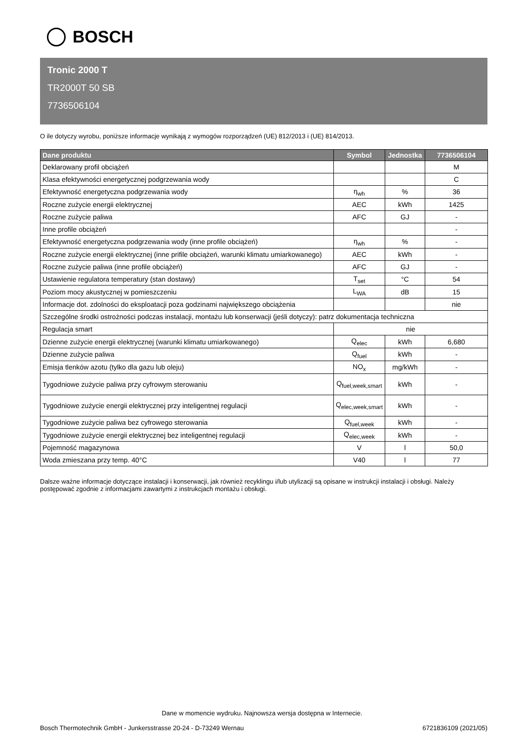BOSCH
Tronic 2000 T
TR2000T 50 SB
7736506104
O ile dotyczy wyrobu, poniższe informacje wynikają z wymogów rozporządzeń (UE) 812/2013 i (UE) 814/2013.
| Dane produktu | Symbol | Jednostka | 7736506104 |
| --- | --- | --- | --- |
| Deklarowany profil obciążeń | | | M |
| Klasa efektywności energetycznej podgrzewania wody | | | C |
| Efektywność energetyczna podgrzewania wody | η<sub>wh</sub> | % | 36 |
| Roczne zużycie energii elektrycznej | AEC | kWh | 1425 |
| Roczne zużycie paliwa | AFC | GJ | - |
| Inne profile obciążeń | | | - |
| Efektywność energetyczna podgrzewania wody (inne profile obciążeń) | η<sub>wh</sub> | % | - |
| Roczne zużycie energii elektrycznej (inne prifile obciążeń, warunki klimatu umiarkowanego) | AEC | kWh | - |
| Roczne zużycie paliwa (inne profile obciążeń) | AFC | GJ | - |
| Ustawienie regulatora temperatury (stan dostawy) | T<sub>set</sub> | °C | 54 |
| Poziom mocy akustycznej w pomieszczeniu | L<sub>WA</sub> | dB | 15 |
| Informacje dot. zdolności do eksploatacji poza godzinami największego obciążenia | | | nie |
| Szczególne środki ostrożności podczas instalacji, montażu lub konserwacji (jeśli dotyczy): patrz dokumentacja techniczna | | | |
| Regulacja smart | nie | | |
| Dzienne zużycie energii elektrycznej (warunki klimatu umiarkowanego) | Q<sub>elec</sub> | kWh | 6,680 |
| Dzienne zużycie paliwa | Q<sub>fuel</sub> | kWh | - |
| Emisja tlenków azotu (tylko dla gazu lub oleju) | NO<sub>x</sub> | mg/kWh | - |
| Tygodniowe zużycie paliwa przy cyfrowym sterowaniu | Q<sub>fuel,week,smart</sub> | kWh | - |
| Tygodniowe zużycie energii elektrycznej przy inteligentnej regulacji | Q<sub>elec,week,smart</sub> | kWh | - |
| Tygodniowe zużycie paliwa bez cyfrowego sterowania | Q<sub>fuel,week</sub> | kWh | - |
| Tygodniowe zużycie energii elektrycznej bez inteligentnej regulacji | Q<sub>elec,week</sub> | kWh | - |
| Pojemność magazynowa | V | l | 50,0 |
| Woda zmieszana przy temp. 40°C | V40 | l | 77 |
Dalsze ważne informacje dotyczące instalacji i konserwacji, jak również recyklingu i/lub utylizacji są opisane w instrukcji instalacji i obsługi. Należy postępować zgodnie z informacjami zawartymi z instrukcjach montażu i obsługi.
Dane w momencie wydruku. Najnowsza wersja dostępna w Internecie.
Bosch Thermotechnik GmbH - Junkersstrasse 20-24 - D-73249 Wernau 6721836109 (2021/05)